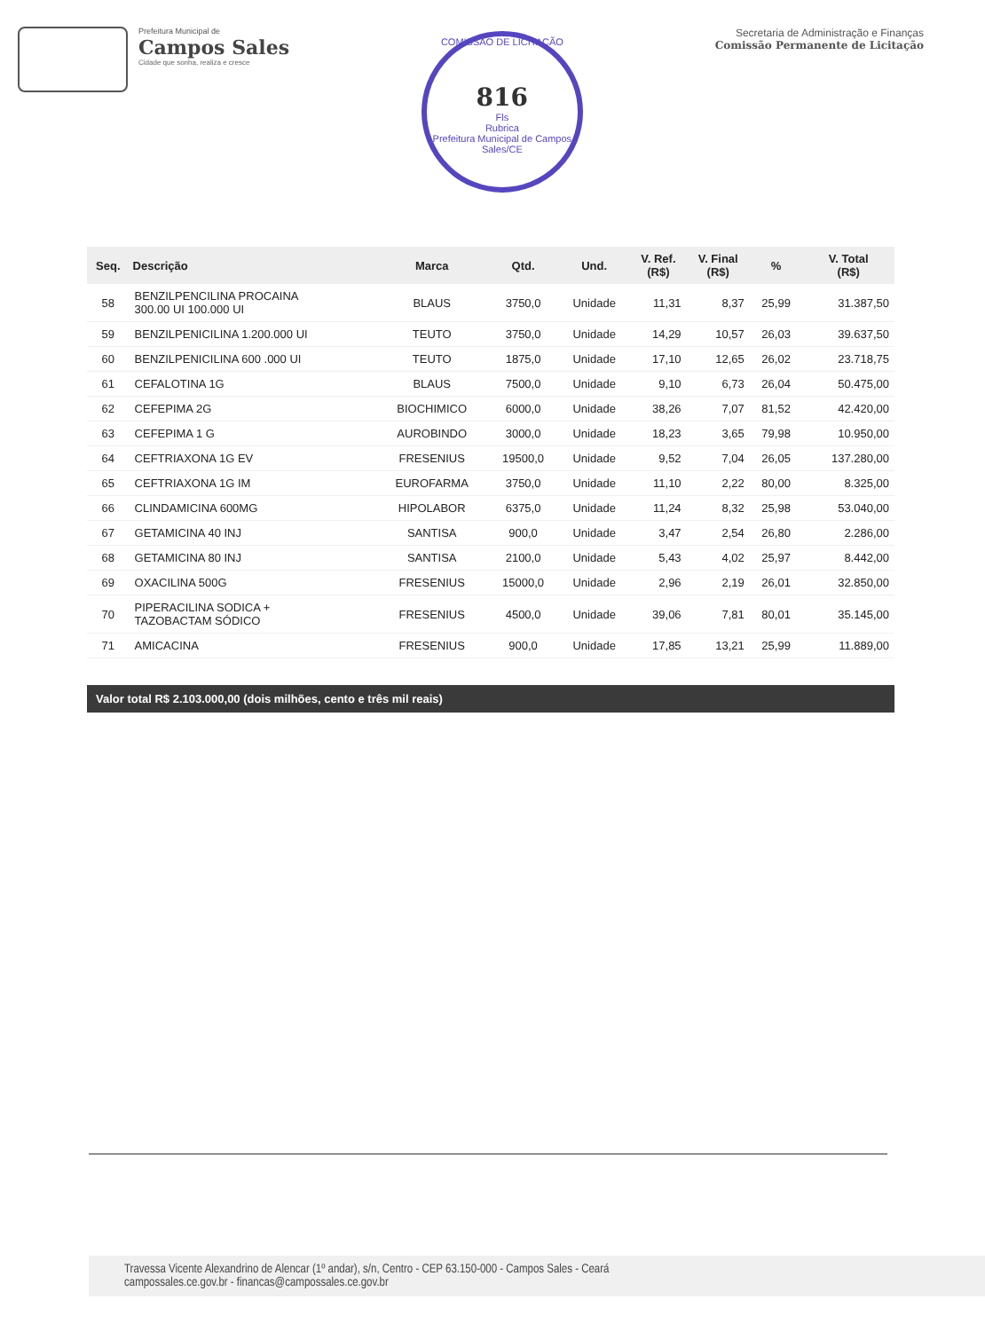Prefeitura Municipal de
Campos Sales
Cidade que sonha, realiza e cresce
COMISSÃO DE LICITAÇÃO
816
Fls
Rubrica
Prefeitura Municipal de Campos Sales/CE
Secretaria de Administração e Finanças
Comissão Permanente de Licitação
| Seq. | Descrição | Marca | Qtd. | Und. | V. Ref. (R$) | V. Final (R$) | % | V. Total (R$) |
| --- | --- | --- | --- | --- | --- | --- | --- | --- |
| 58 | BENZILPENCILINA PROCAINA 300.00 UI 100.000 UI | BLAUS | 3750,0 | Unidade | 11,31 | 8,37 | 25,99 | 31.387,50 |
| 59 | BENZILPENICILINA 1.200.000 UI | TEUTO | 3750,0 | Unidade | 14,29 | 10,57 | 26,03 | 39.637,50 |
| 60 | BENZILPENICILINA 600 .000 UI | TEUTO | 1875,0 | Unidade | 17,10 | 12,65 | 26,02 | 23.718,75 |
| 61 | CEFALOTINA 1G | BLAUS | 7500,0 | Unidade | 9,10 | 6,73 | 26,04 | 50.475,00 |
| 62 | CEFEPIMA 2G | BIOCHIMICO | 6000,0 | Unidade | 38,26 | 7,07 | 81,52 | 42.420,00 |
| 63 | CEFEPIMA 1 G | AUROBINDO | 3000,0 | Unidade | 18,23 | 3,65 | 79,98 | 10.950,00 |
| 64 | CEFTRIAXONA 1G EV | FRESENIUS | 19500,0 | Unidade | 9,52 | 7,04 | 26,05 | 137.280,00 |
| 65 | CEFTRIAXONA 1G IM | EUROFARMA | 3750,0 | Unidade | 11,10 | 2,22 | 80,00 | 8.325,00 |
| 66 | CLINDAMICINA 600MG | HIPOLABOR | 6375,0 | Unidade | 11,24 | 8,32 | 25,98 | 53.040,00 |
| 67 | GETAMICINA 40 INJ | SANTISA | 900,0 | Unidade | 3,47 | 2,54 | 26,80 | 2.286,00 |
| 68 | GETAMICINA 80 INJ | SANTISA | 2100,0 | Unidade | 5,43 | 4,02 | 25,97 | 8.442,00 |
| 69 | OXACILINA 500G | FRESENIUS | 15000,0 | Unidade | 2,96 | 2,19 | 26,01 | 32.850,00 |
| 70 | PIPERACILINA SODICA + TAZOBACTAM SÓDICO | FRESENIUS | 4500,0 | Unidade | 39,06 | 7,81 | 80,01 | 35.145,00 |
| 71 | AMICACINA | FRESENIUS | 900,0 | Unidade | 17,85 | 13,21 | 25,99 | 11.889,00 |
Valor total R$ 2.103.000,00 (dois milhões, cento e três mil reais)
Travessa Vicente Alexandrino de Alencar (1º andar), s/n, Centro - CEP 63.150-000 - Campos Sales - Ceará
campossales.ce.gov.br - financas@campossales.ce.gov.br